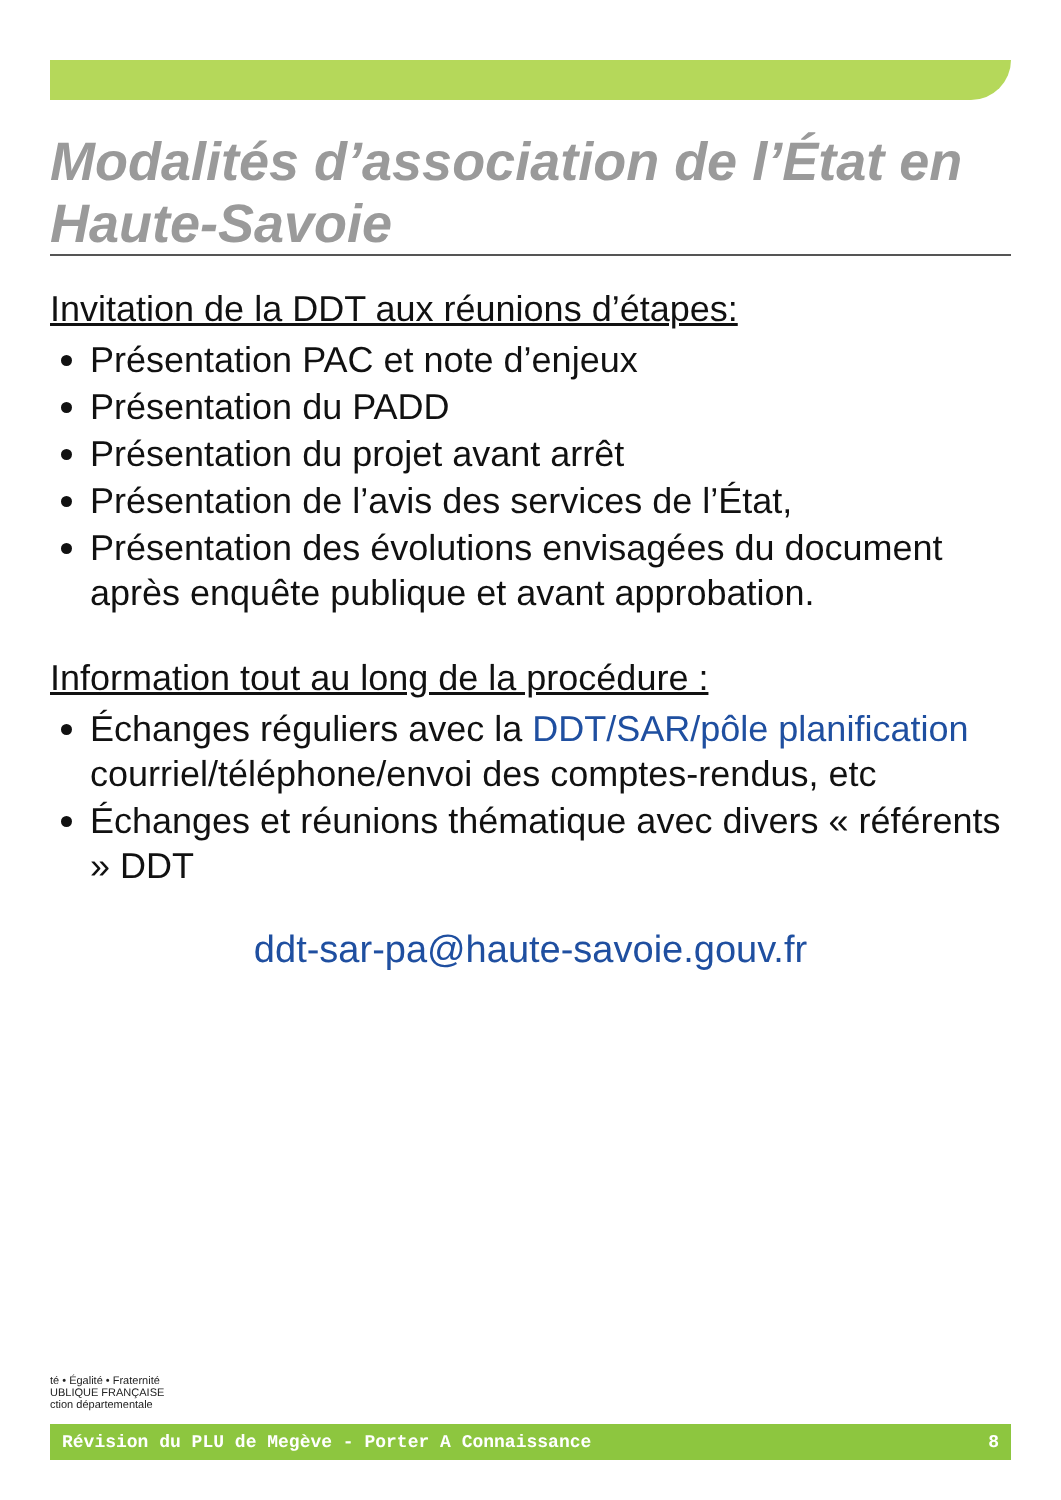Modalités d’association de l’État en Haute-Savoie
Invitation de la DDT aux réunions d’étapes:
Présentation PAC et note d’enjeux
Présentation du PADD
Présentation du projet avant arrêt
Présentation de l’avis des services de l’État,
Présentation des évolutions envisagées du document après enquête publique et avant approbation.
Information tout au long de la procédure :
Échanges réguliers avec la DDT/SAR/pôle planification courriel/téléphone/envoi des comptes-rendus, etc
Échanges et réunions thématique avec divers « référents » DDT
ddt-sar-pa@haute-savoie.gouv.fr
té • Égalité • Fraternité
UBLIQUE FRANÇAISE
ction départementale
Révision du PLU de Megève - Porter A Connaissance 8